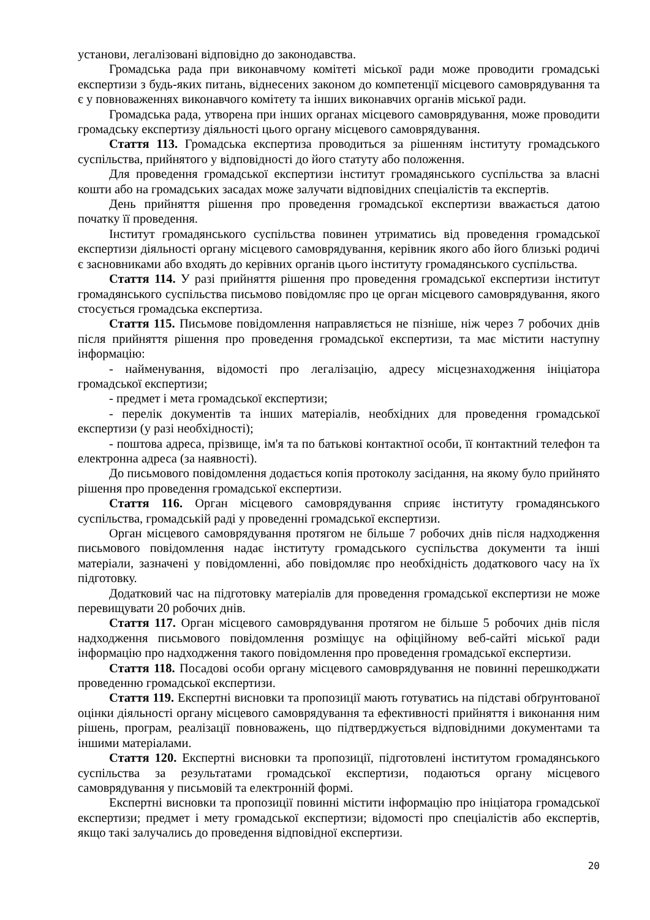установи, легалізовані відповідно до законодавства.
Громадська рада при виконавчому комітеті міської ради може проводити громадські експертизи з будь-яких питань, віднесених законом до компетенції місцевого самоврядування та є у повноваженнях виконавчого комітету та інших виконавчих органів міської ради.
Громадська рада, утворена при інших органах місцевого самоврядування, може проводити громадську експертизу діяльності цього органу місцевого самоврядування.
Стаття 113. Громадська експертиза проводиться за рішенням інституту громадського суспільства, прийнятого у відповідності до його статуту або положення.
Для проведення громадської експертизи інститут громадянського суспільства за власні кошти або на громадських засадах може залучати відповідних спеціалістів та експертів.
День прийняття рішення про проведення громадської експертизи вважається датою початку її проведення.
Інститут громадянського суспільства повинен утриматись від проведення громадської експертизи діяльності органу місцевого самоврядування, керівник якого або його близькі родичі є засновниками або входять до керівних органів цього інституту громадянського суспільства.
Стаття 114. У разі прийняття рішення про проведення громадської експертизи інститут громадянського суспільства письмово повідомляє про це орган місцевого самоврядування, якого стосується громадська експертиза.
Стаття 115. Письмове повідомлення направляється не пізніше, ніж через 7 робочих днів після прийняття рішення про проведення громадської експертизи, та має містити наступну інформацію:
- найменування, відомості про легалізацію, адресу місцезнаходження ініціатора громадської експертизи;
- предмет і мета громадської експертизи;
- перелік документів та інших матеріалів, необхідних для проведення громадської експертизи (у разі необхідності);
- поштова адреса, прізвище, ім'я та по батькові контактної особи, її контактний телефон та електронна адреса (за наявності).
До письмового повідомлення додається копія протоколу засідання, на якому було прийнято рішення про проведення громадської експертизи.
Стаття 116. Орган місцевого самоврядування сприяє інституту громадянського суспільства, громадській раді у проведенні громадської експертизи.
Орган місцевого самоврядування протягом не більше 7 робочих днів після надходження письмового повідомлення надає інституту громадського суспільства документи та інші матеріали, зазначені у повідомленні, або повідомляє про необхідність додаткового часу на їх підготовку.
Додатковий час на підготовку матеріалів для проведення громадської експертизи не може перевищувати 20 робочих днів.
Стаття 117. Орган місцевого самоврядування протягом не більше 5 робочих днів після надходження письмового повідомлення розміщує на офіційному веб-сайті міської ради інформацію про надходження такого повідомлення про проведення громадської експертизи.
Стаття 118. Посадові особи органу місцевого самоврядування не повинні перешкоджати проведенню громадської експертизи.
Стаття 119. Експертні висновки та пропозиції мають готуватись на підставі обґрунтованої оцінки діяльності органу місцевого самоврядування та ефективності прийняття і виконання ним рішень, програм, реалізації повноважень, що підтверджується відповідними документами та іншими матеріалами.
Стаття 120. Експертні висновки та пропозиції, підготовлені інститутом громадянського суспільства за результатами громадської експертизи, подаються органу місцевого самоврядування у письмовій та електронній формі.
Експертні висновки та пропозиції повинні містити інформацію про ініціатора громадської експертизи; предмет і мету громадської експертизи; відомості про спеціалістів або експертів, якщо такі залучались до проведення відповідної експертизи.
20